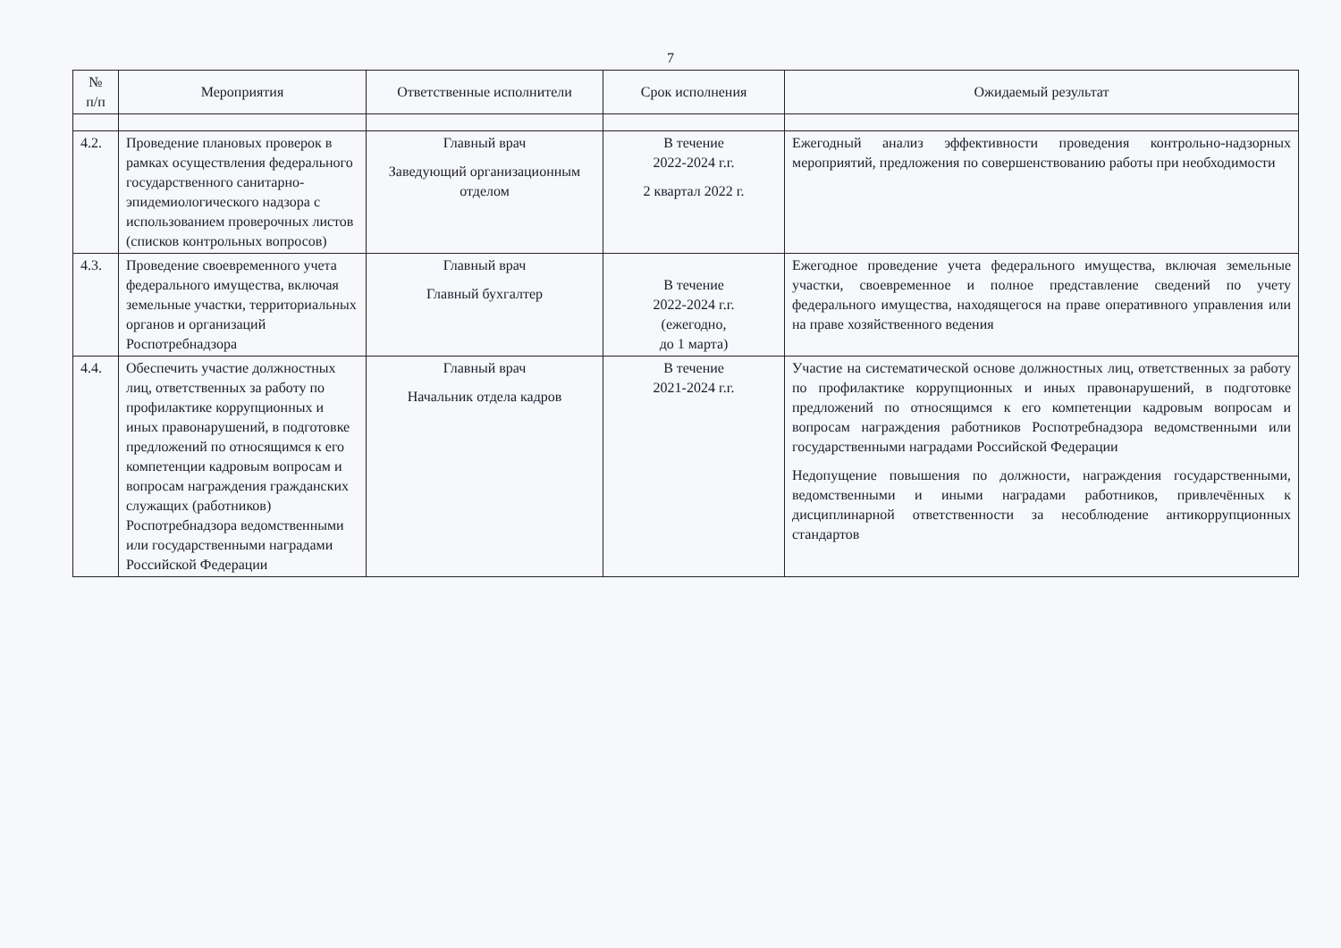7
| № п/п | Мероприятия | Ответственные исполнители | Срок исполнения | Ожидаемый результат |
| --- | --- | --- | --- | --- |
| 4.2. | Проведение плановых проверок в рамках осуществления федерального государственного санитарно-эпидемиологического надзора с использованием проверочных листов (списков контрольных вопросов) | Главный врач Заведующий организационным отделом | В течение 2022-2024 г.г. 2 квартал 2022 г. | Ежегодный анализ эффективности проведения контрольно-надзорных мероприятий, предложения по совершенствованию работы при необходимости |
| 4.3. | Проведение своевременного учета федерального имущества, включая земельные участки, территориальных органов и организаций Роспотребнадзора | Главный врач Главный бухгалтер | В течение 2022-2024 г.г. (ежегодно, до 1 марта) | Ежегодное проведение учета федерального имущества, включая земельные участки, своевременное и полное представление сведений по учету федерального имущества, находящегося на праве оперативного управления или на праве хозяйственного ведения |
| 4.4. | Обеспечить участие должностных лиц, ответственных за работу по профилактике коррупционных и иных правонарушений, в подготовке предложений по относящимся к его компетенции кадровым вопросам и вопросам награждения гражданских служащих (работников) Роспотребнадзора ведомственными или государственными наградами Российской Федерации | Главный врач Начальник отдела кадров | В течение 2021-2024 г.г. | Участие на систематической основе должностных лиц, ответственных за работу по профилактике коррупционных и иных правонарушений, в подготовке предложений по относящимся к его компетенции кадровым вопросам и вопросам награждения работников Роспотребнадзора ведомственными или государственными наградами Российской Федерации Недопущение повышения по должности, награждения государственными, ведомственными и иными наградами работников, привлечённых к дисциплинарной ответственности за несоблюдение антикоррупционных стандартов |